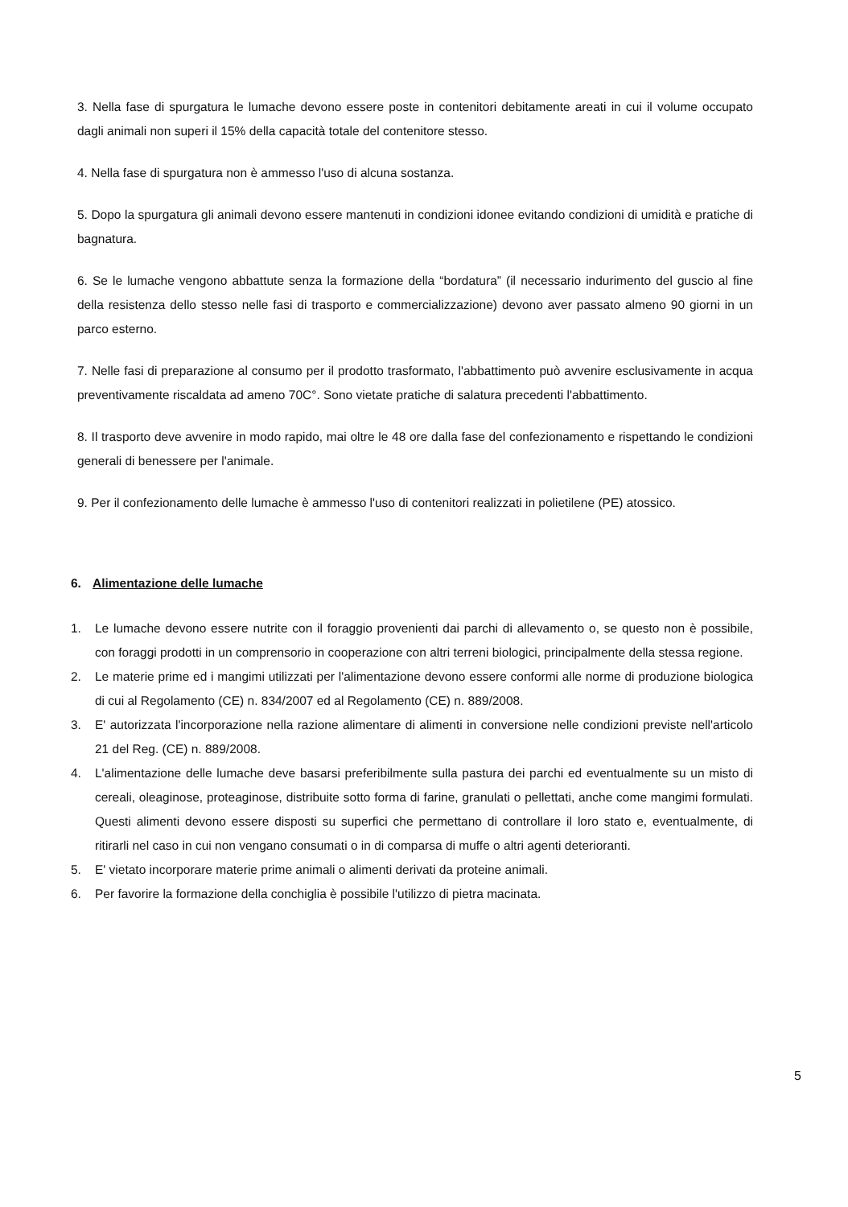3. Nella fase di spurgatura le lumache devono essere poste in contenitori debitamente areati in cui il volume occupato dagli animali non superi il 15% della capacità totale del contenitore stesso.
4. Nella fase di spurgatura non è ammesso l'uso di alcuna sostanza.
5. Dopo la spurgatura gli animali devono essere mantenuti in condizioni idonee evitando condizioni di umidità e pratiche di bagnatura.
6. Se le lumache vengono abbattute senza la formazione della “bordatura” (il necessario indurimento del guscio al fine della resistenza dello stesso nelle fasi di trasporto e commercializzazione) devono aver passato almeno 90 giorni in un parco esterno.
7. Nelle fasi di preparazione al consumo per il prodotto trasformato, l'abbattimento può avvenire esclusivamente in acqua preventivamente riscaldata ad ameno 70C°. Sono vietate pratiche di salatura precedenti l'abbattimento.
8. Il trasporto deve avvenire in modo rapido, mai oltre le 48 ore dalla fase del confezionamento e rispettando le condizioni generali di benessere per l'animale.
9. Per il confezionamento delle lumache è ammesso l'uso di contenitori realizzati in polietilene (PE) atossico.
6. Alimentazione delle lumache
1. Le lumache devono essere nutrite con il foraggio provenienti dai parchi di allevamento o, se questo non è possibile, con foraggi prodotti in un comprensorio in cooperazione con altri terreni biologici, principalmente della stessa regione.
2. Le materie prime ed i mangimi utilizzati per l'alimentazione devono essere conformi alle norme di produzione biologica di cui al Regolamento (CE) n. 834/2007 ed al Regolamento (CE) n. 889/2008.
3. E' autorizzata l'incorporazione nella razione alimentare di alimenti in conversione nelle condizioni previste nell'articolo 21 del Reg. (CE) n. 889/2008.
4. L'alimentazione delle lumache deve basarsi preferibilmente sulla pastura dei parchi ed eventualmente su un misto di cereali, oleaginose, proteaginose, distribuite sotto forma di farine, granulati o pellettati, anche come mangimi formulati. Questi alimenti devono essere disposti su superfici che permettano di controllare il loro stato e, eventualmente, di ritirarli nel caso in cui non vengano consumati o in di comparsa di muffe o altri agenti deterioranti.
5. E' vietato incorporare materie prime animali o alimenti derivati da proteine animali.
6. Per favorire la formazione della conchiglia è possibile l'utilizzo di pietra macinata.
5